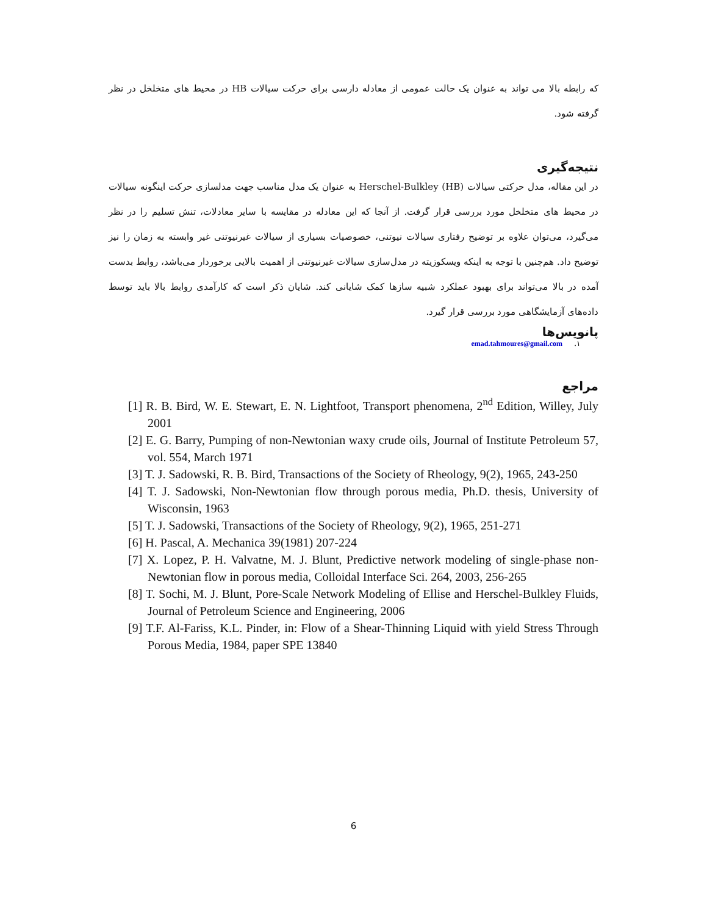که رابطه بالا می تواند به عنوان یک حالت عمومی از معادله دارسی برای حرکت سیالات HB در محیط های متخلخل در نظر گرفته شود.
نتیجه‌گیری
در این مقاله، مدل حرکتی سیالات Herschel-Bulkley (HB) به عنوان یک مدل مناسب جهت مدلسازی حرکت اینگونه سیالات در محیط های متخلخل مورد بررسی قرار گرفت. از آنجا که این معادله در مقایسه با سایر معادلات، تنش تسلیم را در نظر می‌گیرد، می‌توان علاوه بر توضیح رفتاری سیالات نیوتنی، خصوصیات بسیاری از سیالات غیرنیوتنی غیر وابسته به زمان را نیز توضیح داد. هم‌چنین با توجه به اینکه ویسکوزیته در مدل‌سازی سیالات غیرنیوتنی از اهمیت بالایی برخوردار می‌باشد، روابط بدست آمده در بالا می‌تواند برای بهبود عملکرد شبیه سازها کمک شایانی کند. شایان ذکر است که کارآمدی روابط بالا باید توسط داده‌های آزمایشگاهی مورد بررسی قرار گیرد.
پانویس‌ها
۱. emad.tahmoures@gmail.com
مراجع
[1] R. B. Bird, W. E. Stewart, E. N. Lightfoot, Transport phenomena, 2<sup>nd</sup> Edition, Willey, July 2001
[2] E. G. Barry, Pumping of non-Newtonian waxy crude oils, Journal of Institute Petroleum 57, vol. 554, March 1971
[3] T. J. Sadowski, R. B. Bird, Transactions of the Society of Rheology, 9(2), 1965, 243-250
[4] T. J. Sadowski, Non-Newtonian flow through porous media, Ph.D. thesis, University of Wisconsin, 1963
[5] T. J. Sadowski, Transactions of the Society of Rheology, 9(2), 1965, 251-271
[6] H. Pascal, A. Mechanica 39(1981) 207-224
[7] X. Lopez, P. H. Valvatne, M. J. Blunt, Predictive network modeling of single-phase non-Newtonian flow in porous media, Colloidal Interface Sci. 264, 2003, 256-265
[8] T. Sochi, M. J. Blunt, Pore-Scale Network Modeling of Ellise and Herschel-Bulkley Fluids, Journal of Petroleum Science and Engineering, 2006
[9] T.F. Al-Fariss, K.L. Pinder, in: Flow of a Shear-Thinning Liquid with yield Stress Through Porous Media, 1984, paper SPE 13840
6